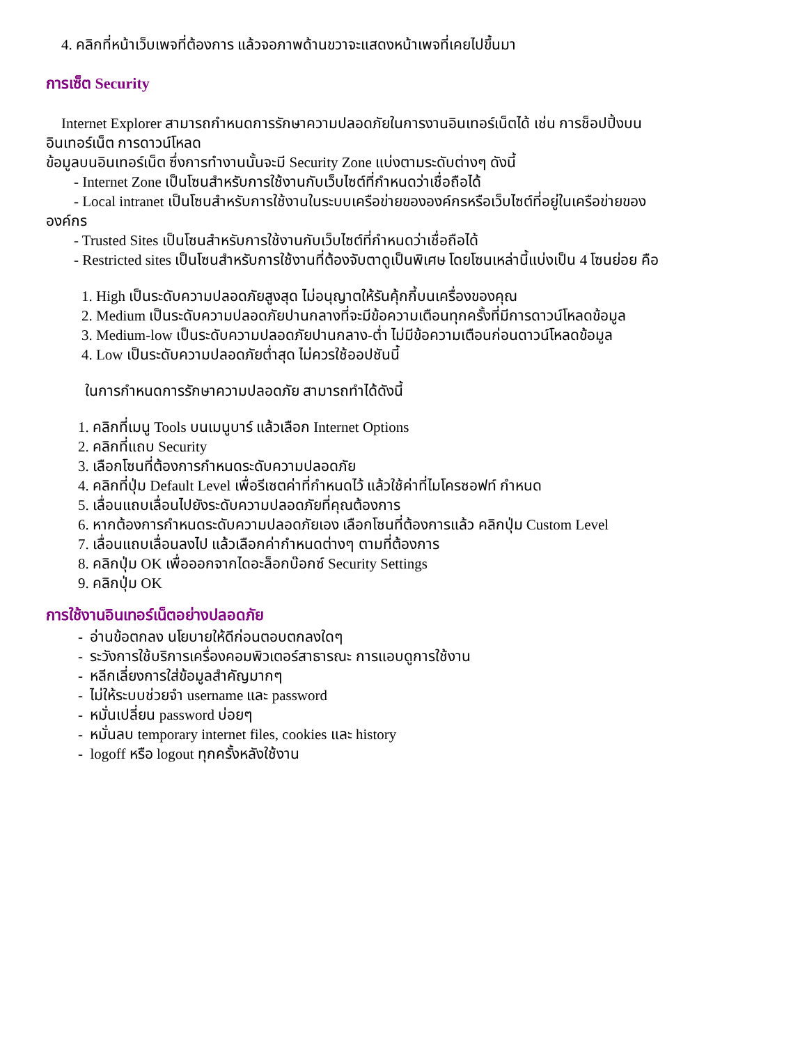4. คลิกที่หน้าเว็บเพจที่ต้องการ แล้วจอภาพด้านขวาจะแสดงหน้าเพจที่เคยไปขึ้นมา
การเซ็ต Security
Internet Explorer สามารถกำหนดการรักษาความปลอดภัยในการงานอินเทอร์เน็ตได้ เช่น การช็อปปิ้งบน
อินเทอร์เน็ต การดาวน์โหลด
ข้อมูลบนอินเทอร์เน็ต ซึ่งการทำงานนั้นจะมี Security Zone แบ่งตามระดับต่างๆ ดังนี้
- Internet Zone เป็นโซนสำหรับการใช้งานกับเว็บไซต์ที่กำหนดว่าเชื่อถือได้
- Local intranet เป็นโซนสำหรับการใช้งานในระบบเครือข่ายขององค์กรหรือเว็บไซต์ที่อยู่ในเครือข่ายของ
องค์กร
- Trusted Sites เป็นโซนสำหรับการใช้งานกับเว็บไซต์ที่กำหนดว่าเชื่อถือได้
- Restricted sites เป็นโซนสำหรับการใช้งานที่ต้องจับตาดูเป็นพิเศษ โดยโซนเหล่านี้แบ่งเป็น 4 โซนย่อย คือ
1. High เป็นระดับความปลอดภัยสูงสุด ไม่อนุญาตให้รันคุ้กกี้บนเครื่องของคุณ
2. Medium เป็นระดับความปลอดภัยปานกลางที่จะมีข้อความเตือนทุกครั้งที่มีการดาวน์โหลดข้อมูล
3. Medium-low เป็นระดับความปลอดภัยปานกลาง-ต่ำ ไม่มีข้อความเตือนก่อนดาวน์โหลดข้อมูล
4. Low เป็นระดับความปลอดภัยต่ำสุด ไม่ควรใช้ออปชันนี้
ในการกำหนดการรักษาความปลอดภัย สามารถทำได้ดังนี้
1. คลิกที่เมนู Tools บนเมนูบาร์ แล้วเลือก Internet Options
2. คลิกที่แถบ Security
3. เลือกโซนที่ต้องการกำหนดระดับความปลอดภัย
4. คลิกที่ปุ่ม Default Level เพื่อรีเซตค่าที่กำหนดไว้ แล้วใช้ค่าที่ไมโครซอฟท์ กำหนด
5. เลื่อนแถบเลื่อนไปยังระดับความปลอดภัยที่คุณต้องการ
6. หากต้องการกำหนดระดับความปลอดภัยเอง เลือกโซนที่ต้องการแล้ว คลิกปุ่ม Custom Level
7. เลื่อนแถบเลื่อนลงไป แล้วเลือกค่ากำหนดต่างๆ ตามที่ต้องการ
8. คลิกปุ่ม OK เพื่อออกจากไดอะล็อกบ๊อกซ์ Security Settings
9. คลิกปุ่ม OK
การใช้งานอินเทอร์เน็ตอย่างปลอดภัย
- อ่านข้อตกลง นโยบายให้ดีก่อนตอบตกลงใดๆ
- ระวังการใช้บริการเครื่องคอมพิวเตอร์สาธารณะ การแอบดูการใช้งาน
- หลีกเลี่ยงการใส่ข้อมูลสำคัญมากๆ
- ไม่ให้ระบบช่วยจำ username และ password
- หมั่นเปลี่ยน password บ่อยๆ
- หมั่นลบ temporary internet files, cookies และ history
- logoff หรือ logout ทุกครั้งหลังใช้งาน